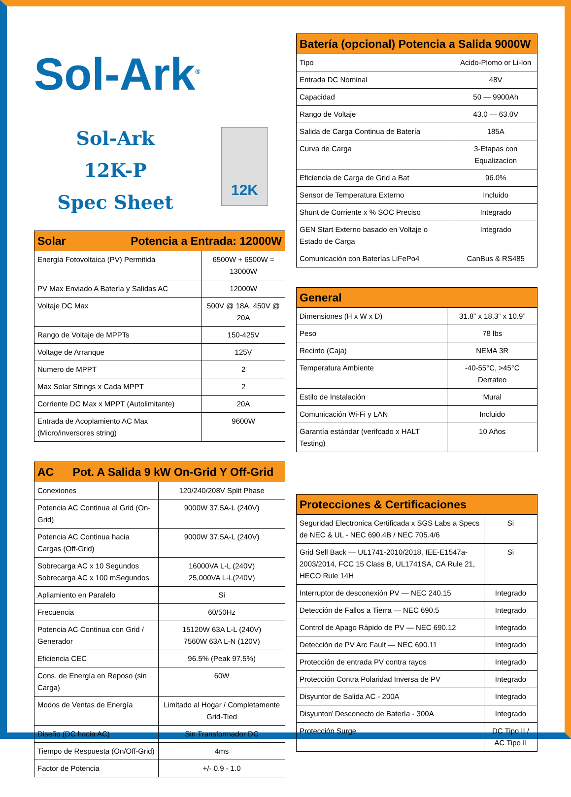Sol-Ark<sup>®</sup>
Sol-Ark
12K-P
Spec Sheet
12K
| Solar Potencia a Entrada: 12000W | |
| --- | --- |
| Energía Fotovoltaica (PV) Permitida | 6500W + 6500W = 13000W |
| PV Max Enviado A Batería y Salidas AC | 12000W |
| Voltaje DC Max | 500V @ 18A, 450V @ 20A |
| Rango de Voltaje de MPPTs | 150-425V |
| Voltage de Arranque | 125V |
| Numero de MPPT | 2 |
| Max Solar Strings x Cada MPPT | 2 |
| Corriente DC Max x MPPT (Autolimitante) | 20A |
| Entrada de Acoplamiento AC Max (Micro/inversores string) | 9600W |
| AC Pot. A Salida 9 kW On-Grid Y Off-Grid | |
| --- | --- |
| Conexiones | 120/240/208V Split Phase |
| Potencia AC Continua al Grid (On-Grid) | 9000W 37.5A-L (240V) |
| Potencia AC Continua hacia Cargas (Off-Grid) | 9000W 37.5A-L (240V) |
| Sobrecarga AC x 10 Segundos Sobrecarga AC x 100 mSegundos | 16000VA L-L (240V) 25,000VA L-L(240V) |
| Apliamiento en Paralelo | Si |
| Frecuencia | 60/50Hz |
| Potencia AC Continua con Grid / Generador | 15120W 63A L-L (240V) 7560W 63A L-N (120V) |
| Eficiencia CEC | 96.5% (Peak 97.5%) |
| Cons. de Energía en Reposo (sin Carga) | 60W |
| Modos de Ventas de Energía | Limitado al Hogar / Completamente Grid-Tied |
| Diseño (DC hacia AC) | Sin Transformador DC |
| Tiempo de Respuesta (On/Off-Grid) | 4ms |
| Factor de Potencia | +/- 0.9 - 1.0 |
| Batería (opcional) Potencia a Salida 9000W | |
| --- | --- |
| Tipo | Acido-Plomo or Li-Ion |
| Entrada DC Nominal | 48V |
| Capacidad | 50 — 9900Ah |
| Rango de Voltaje | 43.0 — 63.0V |
| Salida de Carga Continua de Batería | 185A |
| Curva de Carga | 3-Etapas con Equalizacíon |
| Eficiencia de Carga de Grid a Bat | 96.0% |
| Sensor de Temperatura Externo | Incluido |
| Shunt de Corriente x % SOC Preciso | Integrado |
| GEN Start Externo basado en Voltaje o Estado de Carga | Integrado |
| Comunicación con Baterías LiFePo4 | CanBus & RS485 |
| General | |
| --- | --- |
| Dimensiones (H x W x D) | 31.8” x 18.3” x 10.9” |
| Peso | 78 lbs |
| Recinto (Caja) | NEMA 3R |
| Temperatura Ambiente | -40-55°C, >45°C Derrateo |
| Estilo de Instalación | Mural |
| Comunicación Wi-Fi y LAN | Incluido |
| Garantía estándar (verifcado x HALT Testing) | 10 Años |
| Protecciones & Certificaciones | |
| --- | --- |
| Seguridad Electronica Certificada x SGS Labs a Specs de NEC & UL - NEC 690.4B / NEC 705.4/6 | Si |
| Grid Sell Back — UL1741-2010/2018, IEE-E1547a-2003/2014, FCC 15 Class B, UL1741SA, CA Rule 21, HECO Rule 14H | Si |
| Interruptor de desconexión PV — NEC 240.15 | Integrado |
| Detección de Fallos a Tierra — NEC 690.5 | Integrado |
| Control de Apago Rápido de PV — NEC 690.12 | Integrado |
| Detección de PV Arc Fault — NEC 690.11 | Integrado |
| Protección de entrada PV contra rayos | Integrado |
| Protección Contra Polaridad Inversa de PV | Integrado |
| Disyuntor de Salida AC - 200A | Integrado |
| Disyuntor/ Desconecto de Batería - 300A | Integrado |
| Protección Surge | DC Tipo II / AC Tipo II |